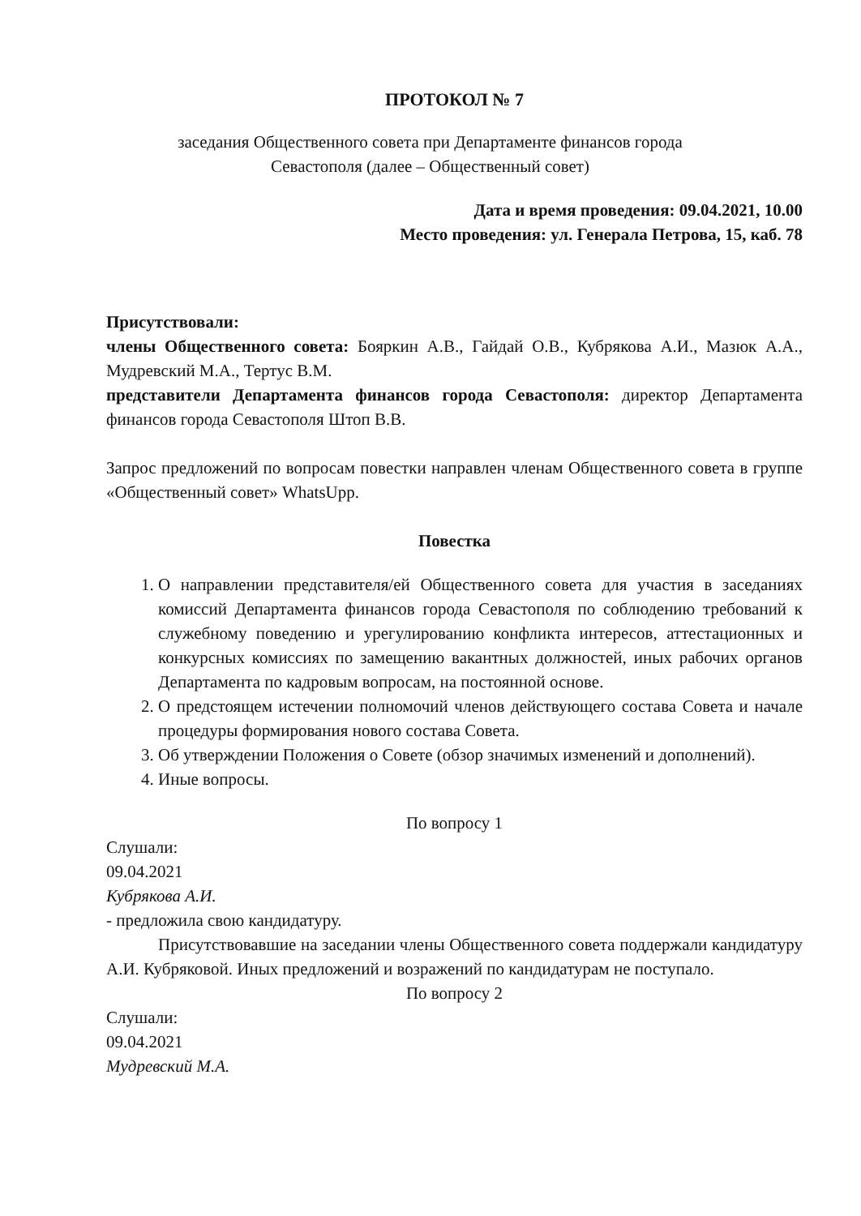ПРОТОКОЛ № 7
заседания Общественного совета при Департаменте финансов города
Севастополя (далее – Общественный совет)
Дата и время проведения: 09.04.2021, 10.00
Место проведения: ул. Генерала Петрова, 15, каб. 78
Присутствовали:
члены Общественного совета: Бояркин А.В., Гайдай О.В., Кубрякова А.И., Мазюк А.А., Мудревский М.А., Тертус В.М.
представители Департамента финансов города Севастополя: директор Департамента финансов города Севастополя Штоп В.В.
Запрос предложений по вопросам повестки направлен членам Общественного совета в группе «Общественный совет» WhatsUpp.
Повестка
1. О направлении представителя/ей Общественного совета для участия в заседаниях комиссий Департамента финансов города Севастополя по соблюдению требований к служебному поведению и урегулированию конфликта интересов, аттестационных и конкурсных комиссиях по замещению вакантных должностей, иных рабочих органов Департамента по кадровым вопросам, на постоянной основе.
2. О предстоящем истечении полномочий членов действующего состава Совета и начале процедуры формирования нового состава Совета.
3. Об утверждении Положения о Совете (обзор значимых изменений и дополнений).
4. Иные вопросы.
По вопросу 1
Слушали:
09.04.2021
Кубрякова А.И.
- предложила свою кандидатуру.
Присутствовавшие на заседании члены Общественного совета поддержали кандидатуру А.И. Кубряковой. Иных предложений и возражений по кандидатурам не поступало.
По вопросу 2
Слушали:
09.04.2021
Мудревский М.А.